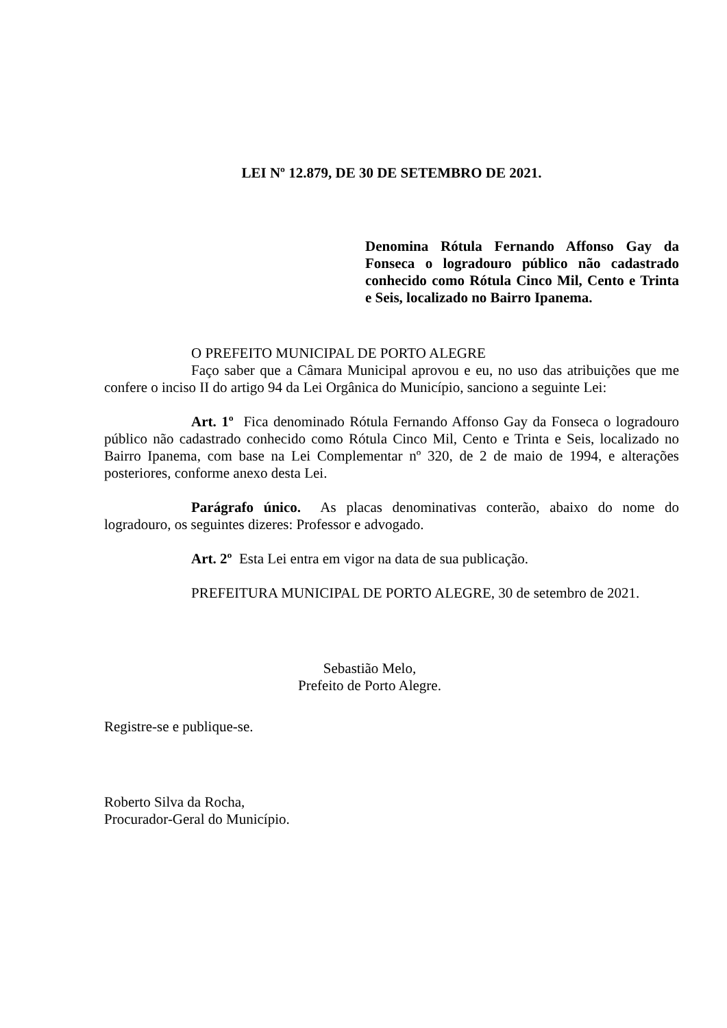LEI Nº 12.879, DE 30 DE SETEMBRO DE 2021.
Denomina Rótula Fernando Affonso Gay da Fonseca o logradouro público não cadastrado conhecido como Rótula Cinco Mil, Cento e Trinta e Seis, localizado no Bairro Ipanema.
O PREFEITO MUNICIPAL DE PORTO ALEGRE
Faço saber que a Câmara Municipal aprovou e eu, no uso das atribuições que me confere o inciso II do artigo 94 da Lei Orgânica do Município, sanciono a seguinte Lei:
Art. 1º Fica denominado Rótula Fernando Affonso Gay da Fonseca o logradouro público não cadastrado conhecido como Rótula Cinco Mil, Cento e Trinta e Seis, localizado no Bairro Ipanema, com base na Lei Complementar nº 320, de 2 de maio de 1994, e alterações posteriores, conforme anexo desta Lei.
Parágrafo único. As placas denominativas conterão, abaixo do nome do logradouro, os seguintes dizeres: Professor e advogado.
Art. 2º Esta Lei entra em vigor na data de sua publicação.
PREFEITURA MUNICIPAL DE PORTO ALEGRE, 30 de setembro de 2021.
Sebastião Melo,
Prefeito de Porto Alegre.
Registre-se e publique-se.
Roberto Silva da Rocha,
Procurador-Geral do Município.